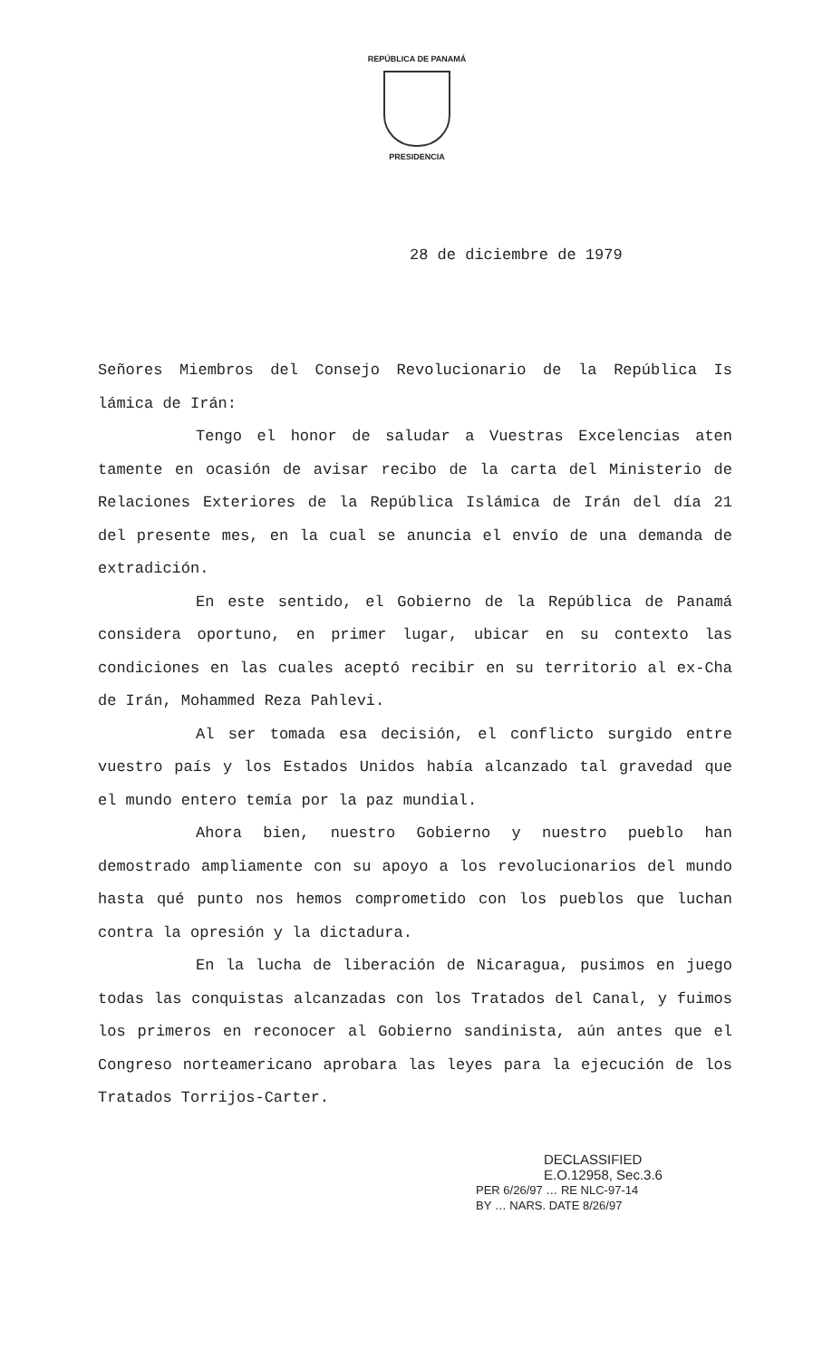REPÚBLICA DE PANAMÁ
PRESIDENCIA
28 de diciembre de 1979
Señores Miembros del Consejo Revolucionario de la República Is lámica de Irán:
Tengo el honor de saludar a Vuestras Excelencias aten tamente en ocasión de avisar recibo de la carta del Ministerio de Relaciones Exteriores de la República Islámica de Irán del día 21 del presente mes, en la cual se anuncia el envío de una demanda de extradición.
En este sentido, el Gobierno de la República de Panamá considera oportuno, en primer lugar, ubicar en su contexto las condiciones en las cuales aceptó recibir en su territorio al ex-Cha de Irán, Mohammed Reza Pahlevi.
Al ser tomada esa decisión, el conflicto surgido entre vuestro país y los Estados Unidos había alcanzado tal gravedad que el mundo entero temía por la paz mundial.
Ahora bien, nuestro Gobierno y nuestro pueblo han demostrado ampliamente con su apoyo a los revolucionarios del mundo hasta qué punto nos hemos comprometido con los pueblos que luchan contra la opresión y la dictadura.
En la lucha de liberación de Nicaragua, pusimos en juego todas las conquistas alcanzadas con los Tratados del Canal, y fuimos los primeros en reconocer al Gobierno sandinista, aún antes que el Congreso norteamericano aprobara las leyes para la ejecución de los Tratados Torrijos-Carter.
DECLASSIFIED
E.O.12958, Sec.3.6
PER 6/26/97 … RE NLC-97-14
BY … NARS. DATE 8/26/97